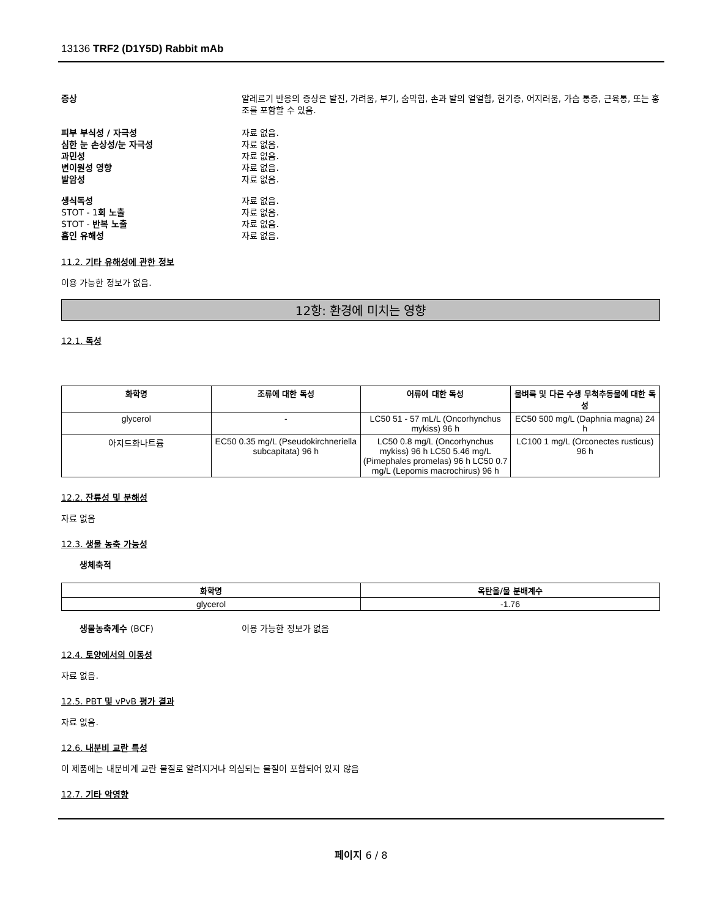13136 TRF2 (D1Y5D) Rabbit mAb
증상 알레르기 반응의 증상은 발진, 가려움, 부기, 숨막힘, 손과 발의 얼얼함, 현기증, 어지러움, 가슴 통증, 근육통, 또는 홍조를 포함할 수 있음.
피부 부식성 / 자극성 자료 없음.
심한 눈 손상성/눈 자극성 자료 없음.
과민성 자료 없음.
변이원성 영향 자료 없음.
발암성 자료 없음.
생식독성 자료 없음.
STOT - 1회 노출 자료 없음.
STOT - 반복 노출 자료 없음.
흡인 유해성 자료 없음.
11.2. 기타 유해성에 관한 정보
이용 가능한 정보가 없음.
12항: 환경에 미치는 영향
12.1. 독성
| 화학명 | 조류에 대한 독성 | 어류에 대한 독성 | 물벼룩 및 다른 수생 무척추동물에 대한 독성 |
| --- | --- | --- | --- |
| glycerol | - | LC50 51 - 57 mL/L (Oncorhynchus mykiss) 96 h | EC50 500 mg/L (Daphnia magna) 24 h |
| 아지드화나트륨 | EC50 0.35 mg/L (Pseudokirchneriella subcapitata) 96 h | LC50 0.8 mg/L (Oncorhynchus mykiss) 96 h LC50 5.46 mg/L (Pimephales promelas) 96 h LC50 0.7 mg/L (Lepomis macrochirus) 96 h | LC100 1 mg/L (Orconectes rusticus) 96 h |
12.2. 잔류성 및 분해성
자료 없음
12.3. 생물 농축 가능성
생체축적
| 화학명 | 옥탄올/물 분배계수 |
| --- | --- |
| glycerol | -1.76 |
생물농축계수 (BCF) 이용 가능한 정보가 없음
12.4. 토양에서의 이동성
자료 없음.
12.5. PBT 및 vPvB 평가 결과
자료 없음.
12.6. 내분비 교란 특성
이 제품에는 내분비계 교란 물질로 알려지거나 의심되는 물질이 포함되어 있지 않음
12.7. 기타 악영향
페이지 6 / 8